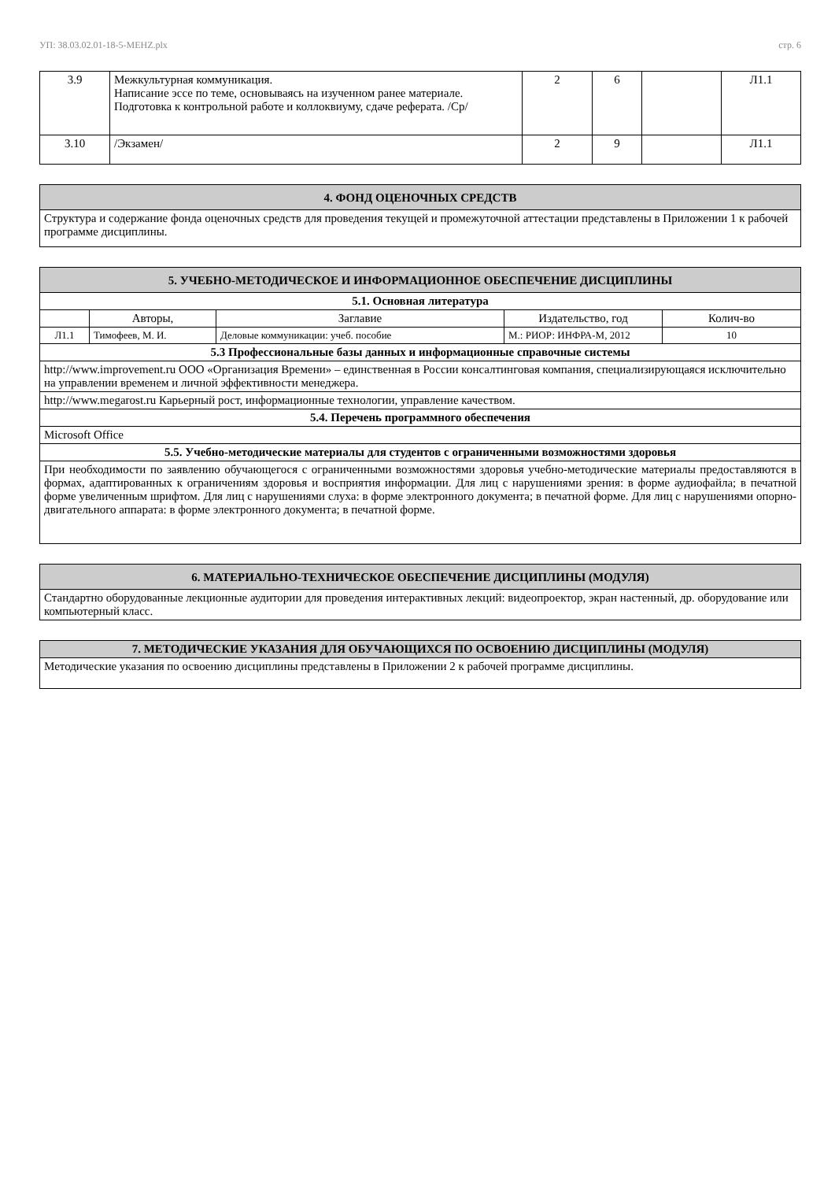УП: 38.03.02.01-18-5-MEHZ.plx стр. 6
| 3.9 | Межкультурная коммуникация. Написание эссе по теме, основываясь на изученном ранее материале. Подготовка к контрольной работе и коллоквиуму, сдаче реферата. /Ср/ | 2 | 6 | | Л1.1 |
| 3.10 | /Экзамен/ | 2 | 9 | | Л1.1 |
| 4. ФОНД ОЦЕНОЧНЫХ СРЕДСТВ |
| Структура и содержание фонда оценочных средств для проведения текущей и промежуточной аттестации представлены в Приложении 1 к рабочей программе дисциплины. |
| 5. УЧЕБНО-МЕТОДИЧЕСКОЕ И ИНФОРМАЦИОННОЕ ОБЕСПЕЧЕНИЕ ДИСЦИПЛИНЫ | | | | |
| 5.1. Основная литература | | | | |
| | Авторы, | Заглавие | Издательство, год | Колич-во |
| Л1.1 | Тимофеев, М. И. | Деловые коммуникации: учеб. пособие | М.: РИОР: ИНФРА-М, 2012 | 10 |
| 5.3 Профессиональные базы данных и информационные справочные системы | | | | |
| http://www.improvement.ru ООО «Организация Времени» – единственная в России консалтинговая компания, специализирующаяся исключительно на управлении временем и личной эффективности менеджера. | | | | |
| http://www.megarost.ru Карьерный рост, информационные технологии, управление качеством. | | | | |
| 5.4. Перечень программного обеспечения | | | | |
| Microsoft Office | | | | |
| 5.5. Учебно-методические материалы для студентов с ограниченными возможностями здоровья | | | | |
| При необходимости по заявлению обучающегося с ограниченными возможностями здоровья учебно-методические материалы предоставляются в формах, адаптированных к ограничениям здоровья и восприятия информации. Для лиц с нарушениями зрения: в форме аудиофайла; в печатной форме увеличенным шрифтом. Для лиц с нарушениями слуха: в форме электронного документа; в печатной форме. Для лиц с нарушениями опорно-двигательного аппарата: в форме электронного документа; в печатной форме. | | | | |
| 6. МАТЕРИАЛЬНО-ТЕХНИЧЕСКОЕ ОБЕСПЕЧЕНИЕ ДИСЦИПЛИНЫ (МОДУЛЯ) |
| Стандартно оборудованные лекционные аудитории для проведения интерактивных лекций: видеопроектор, экран настенный, др. оборудование или компьютерный класс. |
| 7. МЕТОДИЧЕСКИЕ УКАЗАНИЯ ДЛЯ ОБУЧАЮЩИХСЯ ПО ОСВОЕНИЮ ДИСЦИПЛИНЫ (МОДУЛЯ) |
| Методические указания по освоению дисциплины представлены в Приложении 2 к рабочей программе дисциплины. |